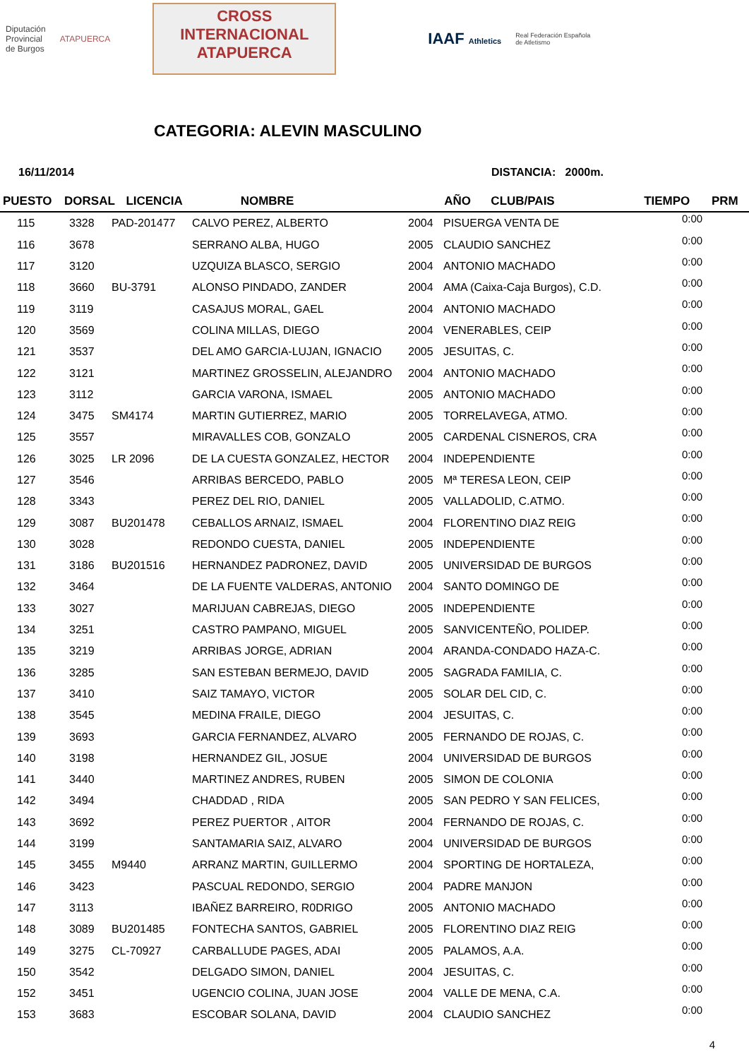Diputación
Provincial
de Burgos
ATAPUERCA
CROSS INTERNACIONAL
ATAPUERCA
IAAF Athletics
Real Federación Española
de Atletismo
CATEGORIA: ALEVIN MASCULINO
16/11/2014 DISTANCIA: 2000m.
| PUESTO | DORSAL | LICENCIA | NOMBRE | AÑO | CLUB/PAIS | TIEMPO | PRM |
| --- | --- | --- | --- | --- | --- | --- | --- |
| 115 | 3328 | PAD-201477 | CALVO PEREZ, ALBERTO | 2004 | PISUERGA VENTA DE | 0:00 |
| 116 | 3678 | | SERRANO ALBA, HUGO | 2005 | CLAUDIO SANCHEZ | 0:00 |
| 117 | 3120 | | UZQUIZA BLASCO, SERGIO | 2004 | ANTONIO MACHADO | 0:00 |
| 118 | 3660 | BU-3791 | ALONSO PINDADO, ZANDER | 2004 | AMA (Caixa-Caja Burgos), C.D. | 0:00 |
| 119 | 3119 | | CASAJUS MORAL, GAEL | 2004 | ANTONIO MACHADO | 0:00 |
| 120 | 3569 | | COLINA MILLAS, DIEGO | 2004 | VENERABLES, CEIP | 0:00 |
| 121 | 3537 | | DEL AMO GARCIA-LUJAN, IGNACIO | 2005 | JESUITAS, C. | 0:00 |
| 122 | 3121 | | MARTINEZ GROSSELIN, ALEJANDRO | 2004 | ANTONIO MACHADO | 0:00 |
| 123 | 3112 | | GARCIA VARONA, ISMAEL | 2005 | ANTONIO MACHADO | 0:00 |
| 124 | 3475 | SM4174 | MARTIN GUTIERREZ, MARIO | 2005 | TORRELAVEGA, ATMO. | 0:00 |
| 125 | 3557 | | MIRAVALLES COB, GONZALO | 2005 | CARDENAL CISNEROS, CRA | 0:00 |
| 126 | 3025 | LR 2096 | DE LA CUESTA GONZALEZ, HECTOR | 2004 | INDEPENDIENTE | 0:00 |
| 127 | 3546 | | ARRIBAS BERCEDO, PABLO | 2005 | Mª TERESA LEON, CEIP | 0:00 |
| 128 | 3343 | | PEREZ DEL RIO, DANIEL | 2005 | VALLADOLID, C.ATMO. | 0:00 |
| 129 | 3087 | BU201478 | CEBALLOS ARNAIZ, ISMAEL | 2004 | FLORENTINO DIAZ REIG | 0:00 |
| 130 | 3028 | | REDONDO CUESTA, DANIEL | 2005 | INDEPENDIENTE | 0:00 |
| 131 | 3186 | BU201516 | HERNANDEZ PADRONEZ, DAVID | 2005 | UNIVERSIDAD DE BURGOS | 0:00 |
| 132 | 3464 | | DE LA FUENTE VALDERAS, ANTONIO | 2004 | SANTO DOMINGO DE | 0:00 |
| 133 | 3027 | | MARIJUAN CABREJAS, DIEGO | 2005 | INDEPENDIENTE | 0:00 |
| 134 | 3251 | | CASTRO PAMPANO, MIGUEL | 2005 | SANVICENTEÑO, POLIDEP. | 0:00 |
| 135 | 3219 | | ARRIBAS JORGE, ADRIAN | 2004 | ARANDA-CONDADO HAZA-C. | 0:00 |
| 136 | 3285 | | SAN ESTEBAN BERMEJO, DAVID | 2005 | SAGRADA FAMILIA, C. | 0:00 |
| 137 | 3410 | | SAIZ TAMAYO, VICTOR | 2005 | SOLAR DEL CID, C. | 0:00 |
| 138 | 3545 | | MEDINA FRAILE, DIEGO | 2004 | JESUITAS, C. | 0:00 |
| 139 | 3693 | | GARCIA FERNANDEZ, ALVARO | 2005 | FERNANDO DE ROJAS, C. | 0:00 |
| 140 | 3198 | | HERNANDEZ GIL, JOSUE | 2004 | UNIVERSIDAD DE BURGOS | 0:00 |
| 141 | 3440 | | MARTINEZ ANDRES, RUBEN | 2005 | SIMON DE COLONIA | 0:00 |
| 142 | 3494 | | CHADDAD , RIDA | 2005 | SAN PEDRO Y SAN FELICES, | 0:00 |
| 143 | 3692 | | PEREZ PUERTOR , AITOR | 2004 | FERNANDO DE ROJAS, C. | 0:00 |
| 144 | 3199 | | SANTAMARIA SAIZ, ALVARO | 2004 | UNIVERSIDAD DE BURGOS | 0:00 |
| 145 | 3455 | M9440 | ARRANZ MARTIN, GUILLERMO | 2004 | SPORTING DE HORTALEZA, | 0:00 |
| 146 | 3423 | | PASCUAL REDONDO, SERGIO | 2004 | PADRE MANJON | 0:00 |
| 147 | 3113 | | IBAÑEZ BARREIRO, R0DRIGO | 2005 | ANTONIO MACHADO | 0:00 |
| 148 | 3089 | BU201485 | FONTECHA SANTOS, GABRIEL | 2005 | FLORENTINO DIAZ REIG | 0:00 |
| 149 | 3275 | CL-70927 | CARBALLUDE PAGES, ADAI | 2005 | PALAMOS, A.A. | 0:00 |
| 150 | 3542 | | DELGADO SIMON, DANIEL | 2004 | JESUITAS, C. | 0:00 |
| 152 | 3451 | | UGENCIO COLINA, JUAN JOSE | 2004 | VALLE DE MENA, C.A. | 0:00 |
| 153 | 3683 | | ESCOBAR SOLANA, DAVID | 2004 | CLAUDIO SANCHEZ | 0:00 |
4